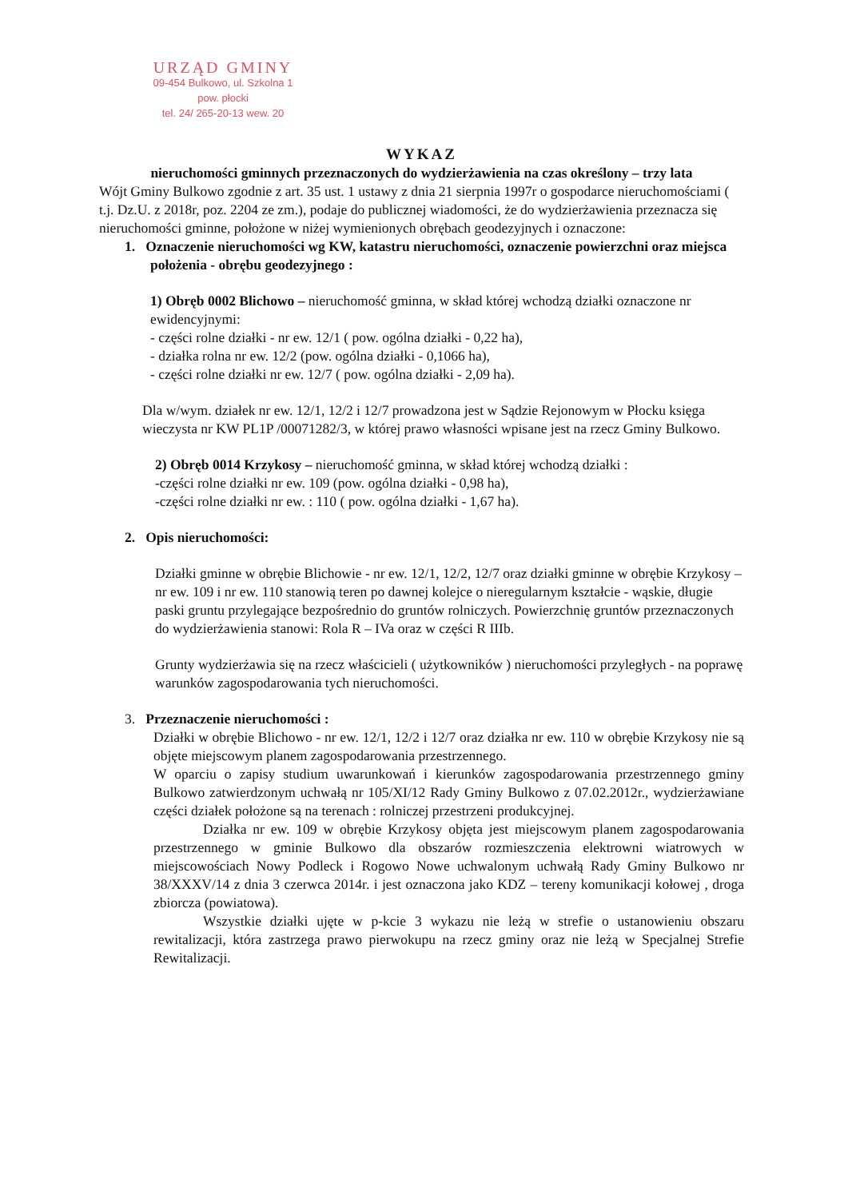URZĄD GMINY
09-454 Bulkowo, ul. Szkolna 1
pow. płocki
tel. 24/ 265-20-13 wew. 20
WYKAZ
nieruchomości gminnych przeznaczonych do wydzierżawienia na czas określony – trzy lata
Wójt Gminy Bulkowo zgodnie z art. 35 ust. 1 ustawy z dnia 21 sierpnia 1997r o gospodarce nieruchomościami ( t.j. Dz.U. z 2018r, poz. 2204 ze zm.), podaje do publicznej wiadomości, że do wydzierżawienia przeznacza się nieruchomości gminne, położone w niżej wymienionych obrębach geodezyjnych i oznaczone:
1. Oznaczenie nieruchomości wg KW, katastru nieruchomości, oznaczenie powierzchni oraz miejsca położenia - obrębu geodezyjnego :
1) Obręb 0002 Blichowo – nieruchomość gminna, w skład której wchodzą działki oznaczone nr ewidencyjnymi:
- części rolne działki - nr ew. 12/1 ( pow. ogólna działki - 0,22 ha),
- działka rolna nr ew. 12/2 (pow. ogólna działki - 0,1066 ha),
- części rolne działki nr ew. 12/7 ( pow. ogólna działki - 2,09 ha).
Dla w/wym. działek nr ew. 12/1, 12/2 i 12/7 prowadzona jest w Sądzie Rejonowym w Płocku księga wieczysta nr KW PL1P /00071282/3, w której prawo własności wpisane jest na rzecz Gminy Bulkowo.
2) Obręb 0014 Krzykosy – nieruchomość gminna, w skład której wchodzą działki :
-części rolne działki nr ew. 109 (pow. ogólna działki - 0,98 ha),
-części rolne działki nr ew. : 110 ( pow. ogólna działki - 1,67 ha).
2. Opis nieruchomości:
Działki gminne w obrębie Blichowie - nr ew. 12/1, 12/2, 12/7 oraz działki gminne w obrębie Krzykosy – nr ew. 109 i nr ew. 110 stanowią teren po dawnej kolejce o nieregularnym kształcie - wąskie, długie paski gruntu przylegające bezpośrednio do gruntów rolniczych. Powierzchnię gruntów przeznaczonych do wydzierżawienia stanowi: Rola R – IVa oraz w części R IIIb.
Grunty wydzierżawia się na rzecz właścicieli ( użytkowników ) nieruchomości przyległych - na poprawę warunków zagospodarowania tych nieruchomości.
3. Przeznaczenie nieruchomości :
Działki w obrębie Blichowo - nr ew. 12/1, 12/2 i 12/7 oraz działka nr ew. 110 w obrębie Krzykosy nie są objęte miejscowym planem zagospodarowania przestrzennego.
W oparciu o zapisy studium uwarunkowań i kierunków zagospodarowania przestrzennego gminy Bulkowo zatwierdzonym uchwałą nr 105/XI/12 Rady Gminy Bulkowo z 07.02.2012r., wydzierżawiane części działek położone są na terenach : rolniczej przestrzeni produkcyjnej.
Działka nr ew. 109 w obrębie Krzykosy objęta jest miejscowym planem zagospodarowania przestrzennego w gminie Bulkowo dla obszarów rozmieszczenia elektrowni wiatrowych w miejscowościach Nowy Podleck i Rogowo Nowe uchwalonym uchwałą Rady Gminy Bulkowo nr 38/XXXV/14 z dnia 3 czerwca 2014r. i jest oznaczona jako KDZ – tereny komunikacji kołowej , droga zbiorcza (powiatowa).
Wszystkie działki ujęte w p-kcie 3 wykazu nie leżą w strefie o ustanowieniu obszaru rewitalizacji, która zastrzega prawo pierwokupu na rzecz gminy oraz nie leżą w Specjalnej Strefie Rewitalizacji.